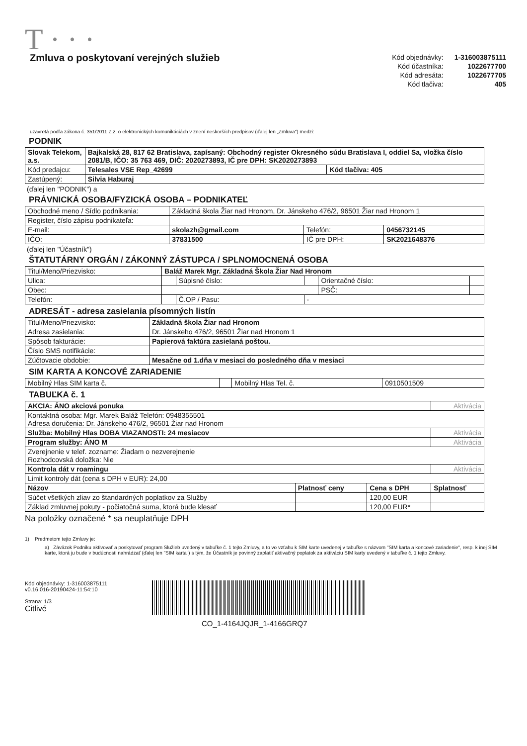T · · ·
Zmluva o poskytovaní verejných služieb
| Kód objednávky: | 1-316003875111 |
| Kód účastníka: | 1022677700 |
| Kód adresáta: | 1022677705 |
| Kód tlačiva: | 405 |
uzavretá podľa zákona č. 351/2011 Z.z. o elektronických komunikáciách v znení neskorších predpisov (ďalej len „Zmluva") medzi:
PODNIK
| Slovak Telekom, a.s. | Bajkalská 28, 817 62 Bratislava, zapísaný: Obchodný register Okresného súdu Bratislava I, oddiel Sa, vložka číslo 2081/B, IČO: 35 763 469, DIČ: 2020273893, IČ pre DPH: SK2020273893 | |
| Kód predajcu: | Telesales VSE Rep_42699 | Kód tlačiva: 405 |
| Zastúpený: | Silvia Haburaj | |
(ďalej len "PODNIK") a
PRÁVNICKÁ OSOBA/FYZICKÁ OSOBA – PODNIKATEĽ
| Obchodné meno / Sídlo podnikania: | Základná škola Žiar nad Hronom, Dr. Jánskeho 476/2, 96501 Žiar nad Hronom 1 | | |
| Register, číslo zápisu podnikateľa: | | | |
| E-mail: | skolazh@gmail.com | Telefón: | 0456732145 |
| IČO: | 37831500 | IČ pre DPH: | SK2021648376 |
(ďalej len "Účastník")
ŠTATUTÁRNY ORGÁN / ZÁKONNÝ ZÁSTUPCA / SPLNOMOCNENÁ OSOBA
| Titul/Meno/Priezvisko: | Baláž Marek Mgr. Základná Škola Žiar Nad Hronom | | | | |
| Ulica: | | Súpisné číslo: | | Orientačné číslo: | |
| Obec: | | | | PSČ: | |
| Telefón: | | Č.OP / Pasu: | - | | |
ADRESÁT - adresa zasielania písomných listín
| Titul/Meno/Priezvisko: | Základná škola Žiar nad Hronom |
| Adresa zasielania: | Dr. Jánskeho 476/2, 96501 Žiar nad Hronom 1 |
| Spôsob fakturácie: | Papierová faktúra zasielaná poštou. |
| Číslo SMS notifikácie: | |
| Zúčtovacie obdobie: | Mesačne od 1.dňa v mesiaci do posledného dňa v mesiaci |
SIM KARTA A KONCOVÉ ZARIADENIE
| Mobilný Hlas SIM karta č. | | Mobilný Hlas Tel. č. | 0910501509 |
TABUĽKA č. 1
| AKCIA: ÁNO akciová ponuka | | | Aktivácia |
| Kontaktná osoba: Mgr. Marek Baláž Telefón: 0948355501 Adresa doručenia: Dr. Jánskeho 476/2, 96501 Žiar nad Hronom | | | |
| Služba: Mobilný Hlas DOBA VIAZANOSTI: 24 mesiacov | | | Aktivácia |
| Program služby: ÁNO M | | | Aktivácia |
| Zverejnenie v telef. zozname: Žiadam o nezverejnenie Rozhodcovská doložka: Nie | | | |
| Kontrola dát v roamingu | | | Aktivácia |
| Limit kontroly dát (cena s DPH v EUR): 24,00 | | | |
| Názov | Platnosť ceny | Cena s DPH | Splatnosť |
| Súčet všetkých zliav zo štandardných poplatkov za Služby | | 120,00 EUR | |
| Základ zmluvnej pokuty - počiatočná suma, ktorá bude klesať | | 120,00 EUR* | |
Na položky označené * sa neuplatňuje DPH
1) Predmetom tejto Zmluvy je:
a) Záväzok Podniku aktivovať a poskytovať program Služieb uvedený v tabuľke č. 1 tejto Zmluvy, a to vo vzťahu k SIM karte uvedenej v tabuľke s názvom "SIM karta a koncové zariadenie", resp. k inej SIM karte, ktorá ju bude v budúcnosti nahrádzať (ďalej len "SIM karta") s tým, že Účastník je povinný zaplatiť aktivačný poplatok za aktiváciu SIM karty uvedený v tabuľke č. 1 tejto Zmluvy.
Kód objednávky: 1-316003875111
v0.16.016-20190424-11:54:10
Strana: 1/3
Citlivé
CO_1-4164JQJR_1-4166GRQ7